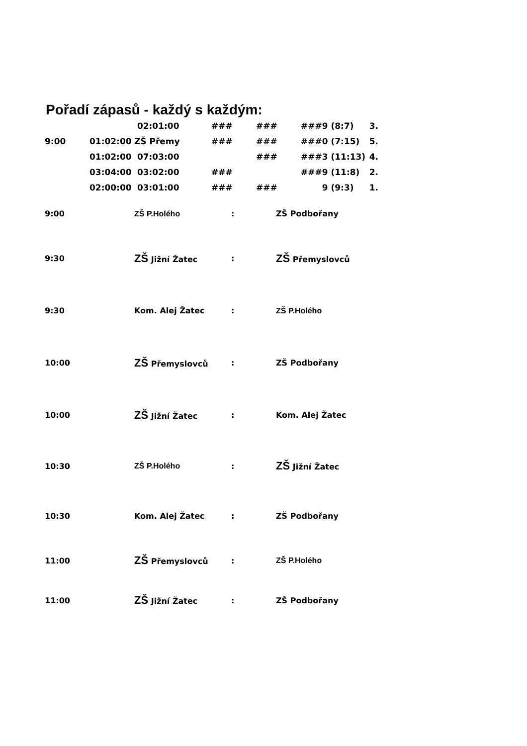Pořadí zápasů - každý s každým:
| | | 02:01:00 | ### | ### | ### | 9 (8:7) | 3. |
| 9:00 | 01:02:00 | ZŠ Přemy | ### | ### | ### | 0 (7:15) | 5. |
| | 01:02:00 | 07:03:00 | | ### | ### | 3 (11:13) | 4. |
| | 03:04:00 | 03:02:00 | ### | | ### | 9 (11:8) | 2. |
| | 02:00:00 | 03:01:00 | ### | ### | | 9 (9:3) | 1. |
| 9:00 | ZŠ P.Holého | : | ZŠ Podbořany |
| 9:30 | ZŠ Jižní Žatec | : | ZŠ Přemyslovců |
| 9:30 | Kom. Alej Žatec | : | ZŠ P.Holého |
| 10:00 | ZŠ Přemyslovců | : | ZŠ Podbořany |
| 10:00 | ZŠ Jižní Žatec | : | Kom. Alej Žatec |
| 10:30 | ZŠ P.Holého | : | ZŠ Jižní Žatec |
| 10:30 | Kom. Alej Žatec | : | ZŠ Podbořany |
| 11:00 | ZŠ Přemyslovců | : | ZŠ P.Holého |
| 11:00 | ZŠ Jižní Žatec | : | ZŠ Podbořany |